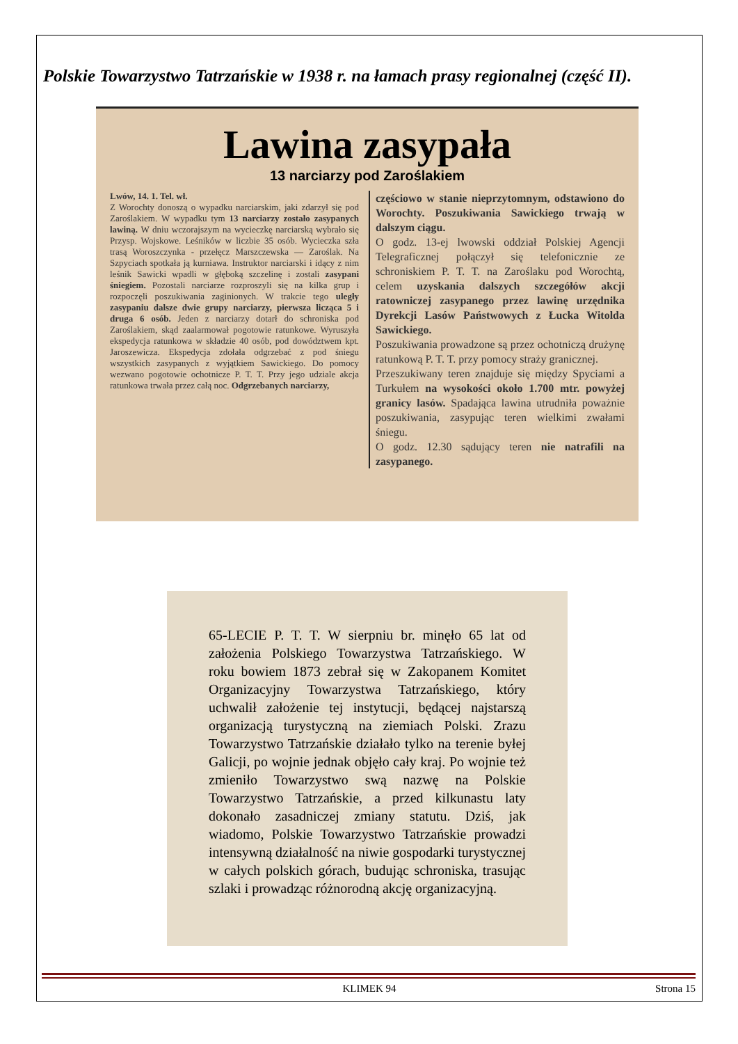Polskie Towarzystwo Tatrzańskie w 1938 r. na łamach prasy regionalnej (część II).
Lawina zasypała
13 narciarzy pod Zaroślakiem
Lwów, 14. 1. Tel. wł.
Z Worochty donoszą o wypadku narciarskim, jaki zdarzył się pod Zaroślakiem. W wypadku tym 13 narciarzy zostało zasypanych lawiną. W dniu wczorajszym na wycieczkę narciarską wybrało się Przysp. Wojskowe. Leśników w liczbie 35 osób. Wycieczka szła trasą Woroszczynka - przełęcz Marszczewska — Zaroślak. Na Szpyciach spotkała ją kurniawa. Instruktor narciarski i idący z nim leśnik Sawicki wpadli w głęboką szczelinę i zostali zasypani śniegiem. Pozostali narciarze rozproszyli się na kilka grup i rozpoczęli poszukiwania zaginionych. W trakcie tego uległy zasypaniu dalsze dwie grupy narciarzy, pierwsza licząca 5 i druga 6 osób. Jeden z narciarzy dotarł do schroniska pod Zaroślakiem, skąd zaalarmował pogotowie ratunkowe. Wyruszyła ekspedycja ratunkowa w składzie 40 osób, pod dowództwem kpt. Jaroszewicza. Ekspedycja zdołała odgrzebać z pod śniegu wszystkich zasypanych z wyjątkiem Sawickiego. Do pomocy wezwano pogotowie ochotnicze P. T. T. Przy jego udziale akcja ratunkowa trwała przez całą noc. Odgrzebanych narciarzy,
częściowo w stanie nieprzytomnym, odstawiono do Worochty. Poszukiwania Sawickiego trwają w dalszym ciągu.
O godz. 13-ej lwowski oddział Polskiej Agencji Telegraficznej połączył się telefonicznie ze schroniskiem P. T. T. na Zaroślaku pod Worochtą, celem uzyskania dalszych szczegółów akcji ratowniczej zasypanego przez lawinę urzędnika Dyrekcji Lasów Państwowych z Łucka Witolda Sawickiego.
Poszukiwania prowadzone są przez ochotniczą drużynę ratunkową P. T. T. przy pomocy straży granicznej.
Przeszukiwany teren znajduje się między Spyciami a Turkułem na wysokości około 1.700 mtr. powyżej granicy lasów. Spadająca lawina utrudniła poważnie poszukiwania, zasypując teren wielkimi zwałami śniegu.
O godz. 12.30 sądujący teren nie natrafili na zasypanego.
65-LECIE P. T. T. W sierpniu br. minęło 65 lat od założenia Polskiego Towarzystwa Tatrzańskiego. W roku bowiem 1873 zebrał się w Zakopanem Komitet Organizacyjny Towarzystwa Tatrzańskiego, który uchwalił założenie tej instytucji, będącej najstarszą organizacją turystyczną na ziemiach Polski. Zrazu Towarzystwo Tatrzańskie działało tylko na terenie byłej Galicji, po wojnie jednak objęło cały kraj. Po wojnie też zmieniło Towarzystwo swą nazwę na Polskie Towarzystwo Tatrzańskie, a przed kilkunastu laty dokonało zasadniczej zmiany statutu. Dziś, jak wiadomo, Polskie Towarzystwo Tatrzańskie prowadzi intensywną działalność na niwie gospodarki turystycznej w całych polskich górach, budując schroniska, trasując szlaki i prowadząc różnorodną akcję organizacyjną.
KLIMEK 94 Strona 15